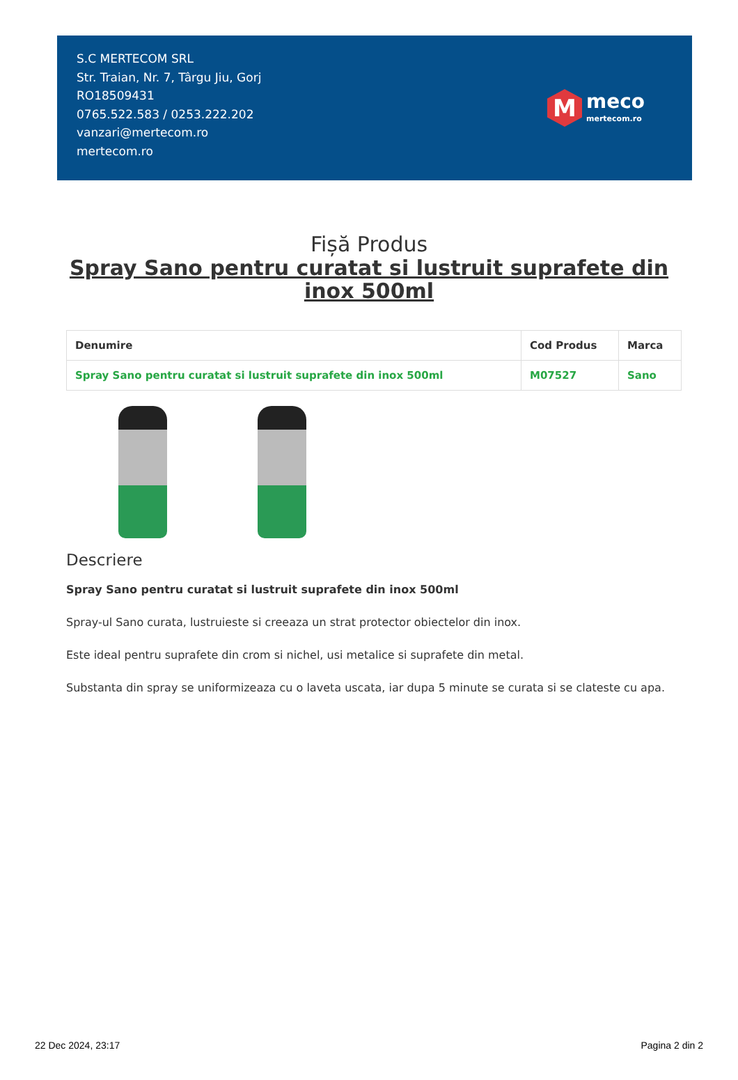S.C MERTECOM SRL
Str. Traian, Nr. 7, Târgu Jiu, Gorj
RO18509431
0765.522.583 / 0253.222.202
vanzari@mertecom.ro
mertecom.ro
M
meco
mertecom.ro
Fișă Produs
Spray Sano pentru curatat si lustruit suprafete din inox 500ml
| Denumire | Cod Produs | Marca |
| --- | --- | --- |
| Spray Sano pentru curatat si lustruit suprafete din inox 500ml | M07527 | Sano |
Descriere
Spray Sano pentru curatat si lustruit suprafete din inox 500ml
Spray-ul Sano curata, lustruieste si creeaza un strat protector obiectelor din inox.
Este ideal pentru suprafete din crom si nichel, usi metalice si suprafete din metal.
Substanta din spray se uniformizeaza cu o laveta uscata, iar dupa 5 minute se curata si se clateste cu apa.
22 Dec 2024, 23:17 Pagina 2 din 2